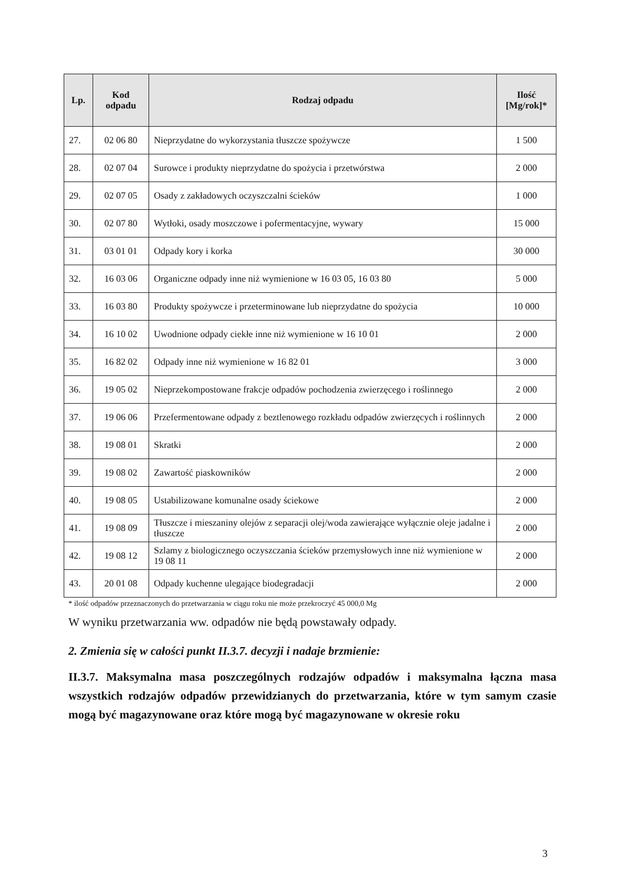| Lp. | Kod odpadu | Rodzaj odpadu | Ilość [Mg/rok]* |
| --- | --- | --- | --- |
| 27. | 02 06 80 | Nieprzydatne do wykorzystania tłuszcze spożywcze | 1 500 |
| 28. | 02 07 04 | Surowce i produkty nieprzydatne do spożycia i przetwórstwa | 2 000 |
| 29. | 02 07 05 | Osady z zakładowych oczyszczalni ścieków | 1 000 |
| 30. | 02 07 80 | Wytłoki, osady moszczowe i pofermentacyjne, wywary | 15 000 |
| 31. | 03 01 01 | Odpady kory i korka | 30 000 |
| 32. | 16 03 06 | Organiczne odpady inne niż wymienione w 16 03 05, 16 03 80 | 5 000 |
| 33. | 16 03 80 | Produkty spożywcze i przeterminowane lub nieprzydatne do spożycia | 10 000 |
| 34. | 16 10 02 | Uwodnione odpady ciekłe inne niż wymienione w 16 10 01 | 2 000 |
| 35. | 16 82 02 | Odpady inne niż wymienione w 16 82 01 | 3 000 |
| 36. | 19 05 02 | Nieprzekompostowane frakcje odpadów pochodzenia zwierzęcego i roślinnego | 2 000 |
| 37. | 19 06 06 | Przefermentowane odpady z beztlenowego rozkładu odpadów zwierzęcych i roślinnych | 2 000 |
| 38. | 19 08 01 | Skratki | 2 000 |
| 39. | 19 08 02 | Zawartość piaskowników | 2 000 |
| 40. | 19 08 05 | Ustabilizowane komunalne osady ściekowe | 2 000 |
| 41. | 19 08 09 | Tłuszcze i mieszaniny olejów z separacji olej/woda zawierające wyłącznie oleje jadalne i tłuszcze | 2 000 |
| 42. | 19 08 12 | Szlamy z biologicznego oczyszczania ścieków przemysłowych inne niż wymienione w 19 08 11 | 2 000 |
| 43. | 20 01 08 | Odpady kuchenne ulegające biodegradacji | 2 000 |
* ilość odpadów przeznaczonych do przetwarzania w ciągu roku nie może przekroczyć 45 000,0 Mg
W wyniku przetwarzania ww. odpadów nie będą powstawały odpady.
2. Zmienia się w całości punkt II.3.7. decyzji i nadaje brzmienie:
II.3.7. Maksymalna masa poszczególnych rodzajów odpadów i maksymalna łączna masa wszystkich rodzajów odpadów przewidzianych do przetwarzania, które w tym samym czasie mogą być magazynowane oraz które mogą być magazynowane w okresie roku
3